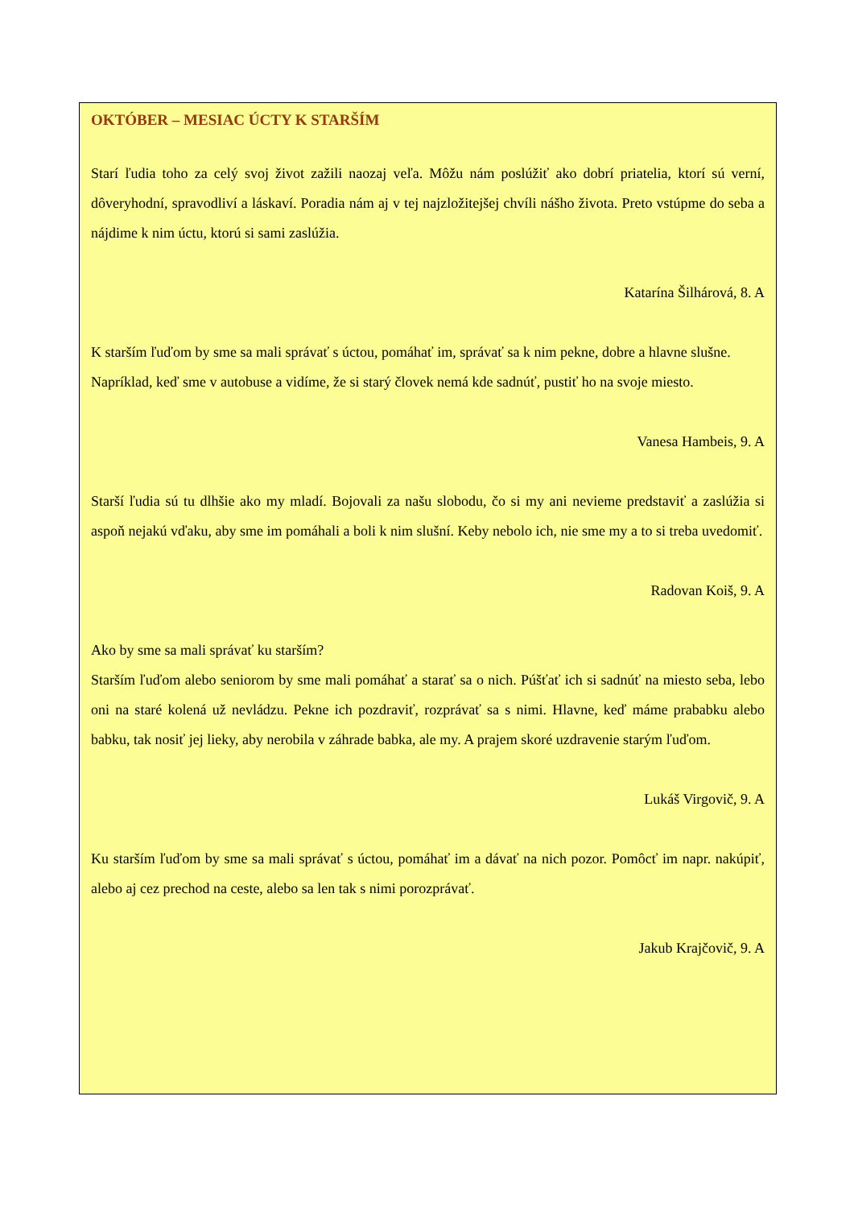OKTÓBER – MESIAC ÚCTY K STARŠÍM
Starí ľudia toho za celý svoj život zažili naozaj veľa. Môžu nám poslúžiť ako dobrí priatelia, ktorí sú verní, dôveryhodní, spravodliví a láskaví. Poradia nám aj v tej najzložitejšej chvíli nášho života. Preto vstúpme do seba a nájdime k nim úctu, ktorú si sami zaslúžia.
Katarína Šilhárová, 8. A
K starším ľuďom by sme sa mali správať s úctou, pomáhať im, správať sa k nim pekne, dobre a hlavne slušne.
Napríklad, keď sme v autobuse a vidíme, že si starý človek nemá kde sadnúť, pustiť ho na svoje miesto.
Vanesa Hambeis, 9. A
Starší ľudia sú tu dlhšie ako my mladí. Bojovali za našu slobodu, čo si my ani nevieme predstaviť a zaslúžia si aspoň nejakú vďaku, aby sme im pomáhali a boli k nim slušní. Keby nebolo ich, nie sme my a to si treba uvedomiť.
Radovan Koiš, 9. A
Ako by sme sa mali správať ku starším?
Starším ľuďom alebo seniorom by sme mali pomáhať a starať sa o nich. Púšťať ich si sadnúť na miesto seba, lebo oni na staré kolená už nevládzu. Pekne ich pozdraviť, rozprávať sa s nimi. Hlavne, keď máme prababku alebo babku, tak nosiť jej lieky, aby nerobila v záhrade babka, ale my. A prajem skoré uzdravenie starým ľuďom.
Lukáš Virgovič, 9. A
Ku starším ľuďom by sme sa mali správať s úctou, pomáhať im a dávať na nich pozor. Pomôcť im napr. nakúpiť, alebo aj cez prechod na ceste, alebo sa len tak s nimi porozprávať.
Jakub Krajčovič, 9. A